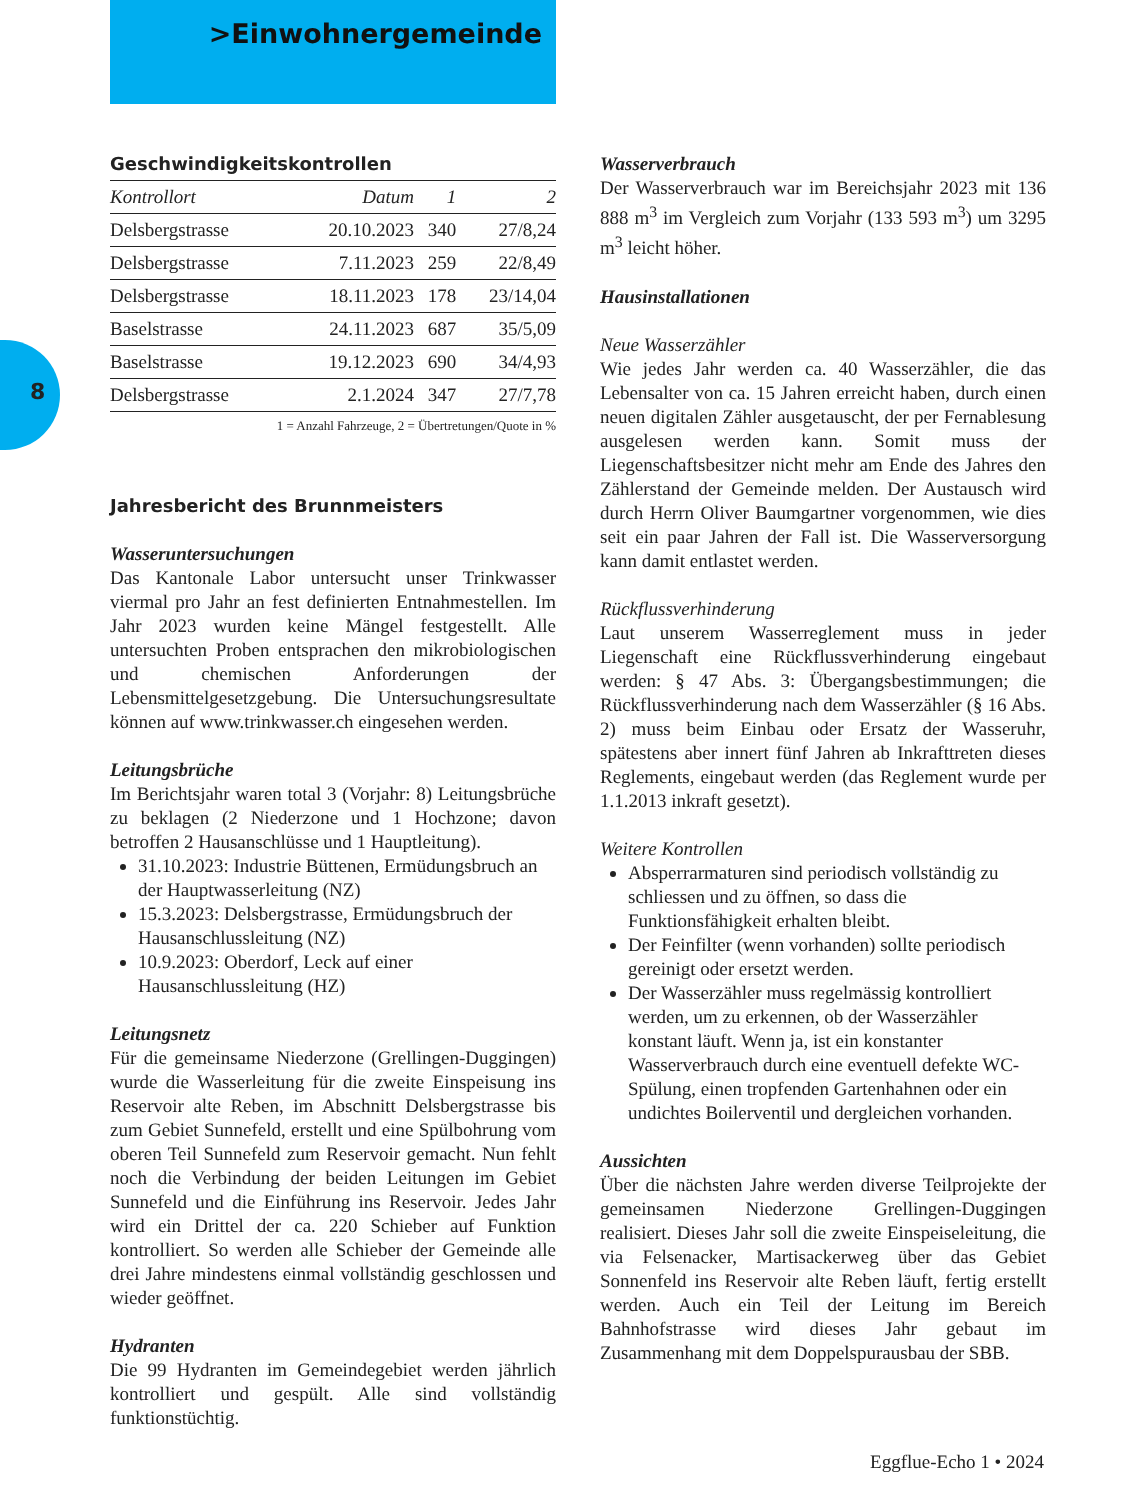>Einwohnergemeinde
8
Geschwindigkeitskontrollen
| Kontrollort | Datum | 1 | 2 |
| --- | --- | --- | --- |
| Delsbergstrasse | 20.10.2023 | 340 | 27/8,24 |
| Delsbergstrasse | 7.11.2023 | 259 | 22/8,49 |
| Delsbergstrasse | 18.11.2023 | 178 | 23/14,04 |
| Baselstrasse | 24.11.2023 | 687 | 35/5,09 |
| Baselstrasse | 19.12.2023 | 690 | 34/4,93 |
| Delsbergstrasse | 2.1.2024 | 347 | 27/7,78 |
1 = Anzahl Fahrzeuge, 2 = Übertretungen/Quote in %
Jahresbericht des Brunnmeisters
Wasseruntersuchungen
Das Kantonale Labor untersucht unser Trinkwasser viermal pro Jahr an fest definierten Entnahmestellen. Im Jahr 2023 wurden keine Mängel festgestellt. Alle untersuchten Proben entsprachen den mikrobiologischen und chemischen Anforderungen der Lebensmittelgesetzgebung. Die Untersuchungsresultate können auf www.trinkwasser.ch eingesehen werden.
Leitungsbrüche
Im Berichtsjahr waren total 3 (Vorjahr: 8) Leitungsbrüche zu beklagen (2 Niederzone und 1 Hochzone; davon betroffen 2 Hausanschlüsse und 1 Hauptleitung).
31.10.2023: Industrie Büttenen, Ermüdungsbruch an der Hauptwasserleitung (NZ)
15.3.2023: Delsbergstrasse, Ermüdungsbruch der Hausanschlussleitung (NZ)
10.9.2023: Oberdorf, Leck auf einer Hausanschlussleitung (HZ)
Leitungsnetz
Für die gemeinsame Niederzone (Grellingen-Duggingen) wurde die Wasserleitung für die zweite Einspeisung ins Reservoir alte Reben, im Abschnitt Delsbergstrasse bis zum Gebiet Sunnefeld, erstellt und eine Spülbohrung vom oberen Teil Sunnefeld zum Reservoir gemacht. Nun fehlt noch die Verbindung der beiden Leitungen im Gebiet Sunnefeld und die Einführung ins Reservoir. Jedes Jahr wird ein Drittel der ca. 220 Schieber auf Funktion kontrolliert. So werden alle Schieber der Gemeinde alle drei Jahre mindestens einmal vollständig geschlossen und wieder geöffnet.
Hydranten
Die 99 Hydranten im Gemeindegebiet werden jährlich kontrolliert und gespült. Alle sind vollständig funktionstüchtig.
Wasserverbrauch
Der Wasserverbrauch war im Bereichsjahr 2023 mit 136 888 m<sup>3</sup> im Vergleich zum Vorjahr (133 593 m<sup>3</sup>) um 3295 m<sup>3</sup> leicht höher.
Hausinstallationen
Neue Wasserzähler
Wie jedes Jahr werden ca. 40 Wasserzähler, die das Lebensalter von ca. 15 Jahren erreicht haben, durch einen neuen digitalen Zähler ausgetauscht, der per Fernablesung ausgelesen werden kann. Somit muss der Liegenschaftsbesitzer nicht mehr am Ende des Jahres den Zählerstand der Gemeinde melden. Der Austausch wird durch Herrn Oliver Baumgartner vorgenommen, wie dies seit ein paar Jahren der Fall ist. Die Wasserversorgung kann damit entlastet werden.
Rückflussverhinderung
Laut unserem Wasserreglement muss in jeder Liegenschaft eine Rückflussverhinderung eingebaut werden: § 47 Abs. 3: Übergangsbestimmungen; die Rückflussverhinderung nach dem Wasserzähler (§ 16 Abs. 2) muss beim Einbau oder Ersatz der Wasseruhr, spätestens aber innert fünf Jahren ab Inkrafttreten dieses Reglements, eingebaut werden (das Reglement wurde per 1.1.2013 inkraft gesetzt).
Weitere Kontrollen
Absperrarmaturen sind periodisch vollständig zu schliessen und zu öffnen, so dass die Funktionsfähigkeit erhalten bleibt.
Der Feinfilter (wenn vorhanden) sollte periodisch gereinigt oder ersetzt werden.
Der Wasserzähler muss regelmässig kontrolliert werden, um zu erkennen, ob der Wasserzähler konstant läuft. Wenn ja, ist ein konstanter Wasserverbrauch durch eine eventuell defekte WC-Spülung, einen tropfenden Gartenhahnen oder ein undichtes Boilerventil und dergleichen vorhanden.
Aussichten
Über die nächsten Jahre werden diverse Teilprojekte der gemeinsamen Niederzone Grellingen-Duggingen realisiert. Dieses Jahr soll die zweite Einspeiseleitung, die via Felsenacker, Martisackerweg über das Gebiet Sonnenfeld ins Reservoir alte Reben läuft, fertig erstellt werden. Auch ein Teil der Leitung im Bereich Bahnhofstrasse wird dieses Jahr gebaut im Zusammenhang mit dem Doppelspurausbau der SBB.
Eggflue-Echo 1 • 2024